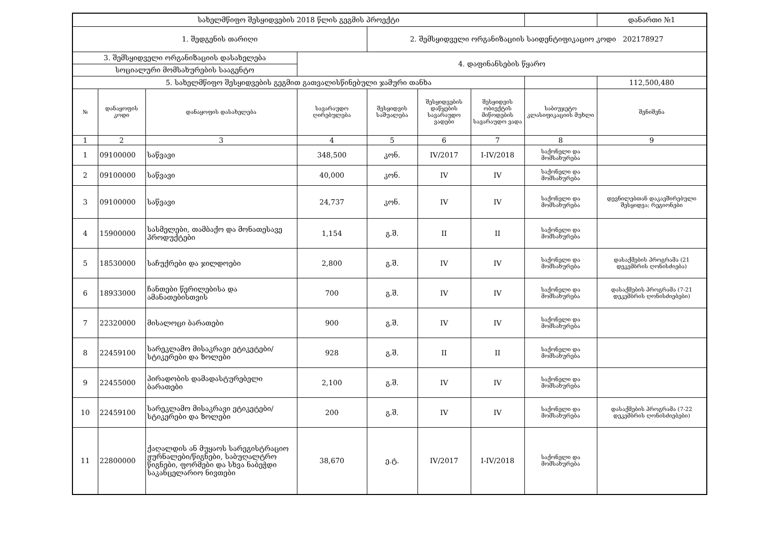| სახელმწიფო შესყიდვების 2018 წლის გეგმის პროექტი | | | | | | | | დანართი №1 |
| 1. შედგენის თარიღი | | | | 2. შემსყიდველი ორგანიზაციის საიდენტიფიკაციო კოდი 202178927 | | | | |
| 3. შემსყიდველი ორგანიზაციის დასახელება | | | 4. დაფინანსების წყარო | | | | | |
| სოციალური მომსახურების სააგენტო | | | | | | | | |
| 5. სახელმწიფო შესყიდვების გეგმით გათვალისწინებული ჯამური თანხა | | | | | | | | 112,500,480 |
| № | დანაყოფის კოდი | დანაყოფის დასახელება | სავარაუდო ღირებულება | შესყიდვის საშუალება | შესყიდვების დაწყების სავარაუდო ვადები | შესყიდვის ობიექტის მიწოდების სავარაუდო ვადა | საბიუჯეტო კლასიფიკაციის მუხლი | შენიშვნა |
| 1 | 2 | 3 | 4 | 5 | 6 | 7 | 8 | 9 |
| 1 | 09100000 | საწვავი | 348,500 | კონ. | IV/2017 | I-IV/2018 | საქონელი და მომსახურება | |
| 2 | 09100000 | საწვავი | 40,000 | კონ. | IV | IV | საქონელი და მომსახურება | |
| 3 | 09100000 | საწვავი | 24,737 | კონ. | IV | IV | საქონელი და მომსახურება | დევნილებთან დაკავშირებული შესყიდვა; რეგიონები |
| 4 | 15900000 | სასმელები, თამბაქო და მონათესავე პროდუქტები | 1,154 | გ.შ. | II | II | საქონელი და მომსახურება | |
| 5 | 18530000 | საჩუქრები და ჯილდოები | 2,800 | გ.შ. | IV | IV | საქონელი და მომსახურება | დასაქმების პროგრამა (21 დეკემბრის ღონისძიება) |
| 6 | 18933000 | ჩანთები წერილებისა და ამანათებისთვის | 700 | გ.შ. | IV | IV | საქონელი და მომსახურება | დასაქმების პროგრამა (7-21 დეკემბრის ღონისძიებები) |
| 7 | 22320000 | მისალოცი ბარათები | 900 | გ.შ. | IV | IV | საქონელი და მომსახურება | |
| 8 | 22459100 | სარეკლამო მისაკრავი ეტიკეტები/სტიკერები და ზოლები | 928 | გ.შ. | II | II | საქონელი და მომსახურება | |
| 9 | 22455000 | პირადობის დამადასტურებელი ბარათები | 2,100 | გ.შ. | IV | IV | საქონელი და მომსახურება | |
| 10 | 22459100 | სარეკლამო მისაკრავი ეტიკეტები/სტიკერები და ზოლები | 200 | გ.შ. | IV | IV | საქონელი და მომსახურება | დასაქმების პროგრამა (7-22 დეკემბრის ღონისძიებები) |
| 11 | 22800000 | ქაღალდის ან მუყაოს სარეგისტრაციო ჟურნალები/წიგნები, საბუღალტრო წიგნები, ფორმები და სხვა ნაბეჭდი საკანცელარიო ნივთები | 38,670 | ე.ტ. | IV/2017 | I-IV/2018 | საქონელი და მომსახურება | |